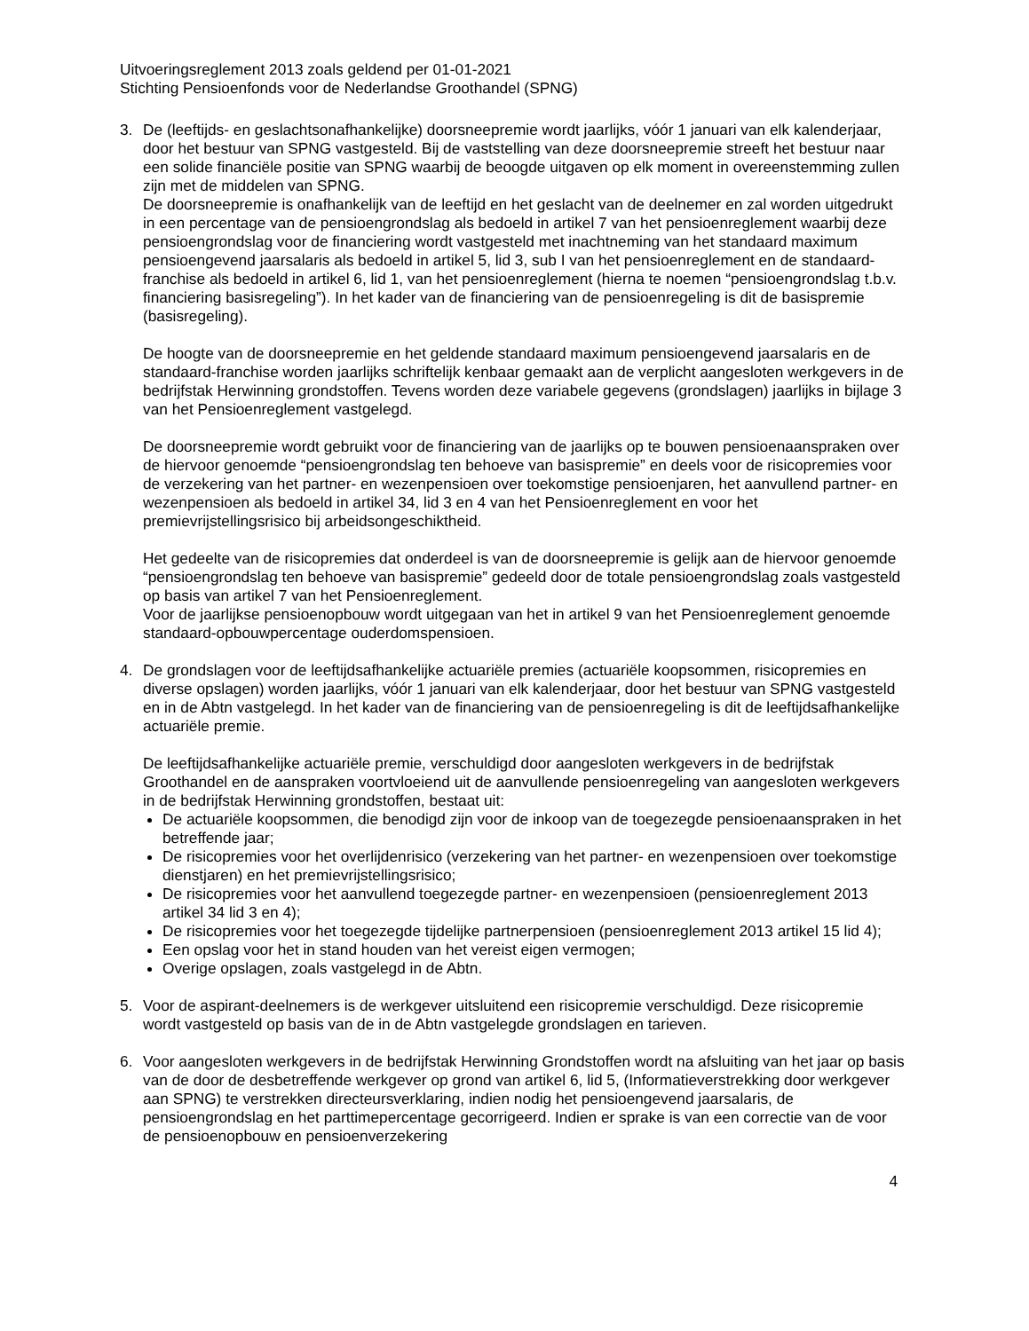Uitvoeringsreglement 2013 zoals geldend per 01-01-2021
Stichting Pensioenfonds voor de Nederlandse Groothandel (SPNG)
3. De (leeftijds- en geslachtsonafhankelijke) doorsneepremie wordt jaarlijks, vóór 1 januari van elk kalenderjaar, door het bestuur van SPNG vastgesteld. Bij de vaststelling van deze doorsneepremie streeft het bestuur naar een solide financiële positie van SPNG waarbij de beoogde uitgaven op elk moment in overeenstemming zullen zijn met de middelen van SPNG.
De doorsneepremie is onafhankelijk van de leeftijd en het geslacht van de deelnemer en zal worden uitgedrukt in een percentage van de pensioengrondslag als bedoeld in artikel 7 van het pensioenreglement waarbij deze pensioengrondslag voor de financiering wordt vastgesteld met inachtneming van het standaard maximum pensioengevend jaarsalaris als bedoeld in artikel 5, lid 3, sub I van het pensioenreglement en de standaard-franchise als bedoeld in artikel 6, lid 1, van het pensioenreglement (hierna te noemen “pensioengrondslag t.b.v. financiering basisregeling”). In het kader van de financiering van de pensioenregeling is dit de basispremie (basisregeling).
De hoogte van de doorsneepremie en het geldende standaard maximum pensioengevend jaarsalaris en de standaard-franchise worden jaarlijks schriftelijk kenbaar gemaakt aan de verplicht aangesloten werkgevers in de bedrijfstak Herwinning grondstoffen. Tevens worden deze variabele gegevens (grondslagen) jaarlijks in bijlage 3 van het Pensioenreglement vastgelegd.
De doorsneepremie wordt gebruikt voor de financiering van de jaarlijks op te bouwen pensioenaanspraken over de hiervoor genoemde “pensioengrondslag ten behoeve van basispremie” en deels voor de risicopremies voor de verzekering van het partner- en wezenpensioen over toekomstige pensioenjaren, het aanvullend partner- en wezenpensioen als bedoeld in artikel 34, lid 3 en 4 van het Pensioenreglement en voor het premievrijstellingsrisico bij arbeidsongeschiktheid.
Het gedeelte van de risicopremies dat onderdeel is van de doorsneepremie is gelijk aan de hiervoor genoemde “pensioengrondslag ten behoeve van basispremie” gedeeld door de totale pensioengrondslag zoals vastgesteld op basis van artikel 7 van het Pensioenreglement.
Voor de jaarlijkse pensioenopbouw wordt uitgegaan van het in artikel 9 van het Pensioenreglement genoemde standaard-opbouwpercentage ouderdomspensioen.
4. De grondslagen voor de leeftijdsafhankelijke actuariële premies (actuariële koopsommen, risicopremies en diverse opslagen) worden jaarlijks, vóór 1 januari van elk kalenderjaar, door het bestuur van SPNG vastgesteld en in de Abtn vastgelegd. In het kader van de financiering van de pensioenregeling is dit de leeftijdsafhankelijke actuariële premie.
De leeftijdsafhankelijke actuariële premie, verschuldigd door aangesloten werkgevers in de bedrijfstak Groothandel en de aanspraken voortvloeiend uit de aanvullende pensioenregeling van aangesloten werkgevers in de bedrijfstak Herwinning grondstoffen, bestaat uit:
De actuariële koopsommen, die benodigd zijn voor de inkoop van de toegezegde pensioenaanspraken in het betreffende jaar;
De risicopremies voor het overlijdenrisico (verzekering van het partner- en wezenpensioen over toekomstige dienstjaren) en het premievrijstellingsrisico;
De risicopremies voor het aanvullend toegezegde partner- en wezenpensioen (pensioenreglement 2013 artikel 34 lid 3 en 4);
De risicopremies voor het toegezegde tijdelijke partnerpensioen (pensioenreglement 2013 artikel 15 lid 4);
Een opslag voor het in stand houden van het vereist eigen vermogen;
Overige opslagen, zoals vastgelegd in de Abtn.
5. Voor de aspirant-deelnemers is de werkgever uitsluitend een risicopremie verschuldigd. Deze risicopremie wordt vastgesteld op basis van de in de Abtn vastgelegde grondslagen en tarieven.
6. Voor aangesloten werkgevers in de bedrijfstak Herwinning Grondstoffen wordt na afsluiting van het jaar op basis van de door de desbetreffende werkgever op grond van artikel 6, lid 5, (Informatieverstrekking door werkgever aan SPNG) te verstrekken directeursverklaring, indien nodig het pensioengevend jaarsalaris, de pensioengrondslag en het parttimepercentage gecorrigeerd. Indien er sprake is van een correctie van de voor de pensioenopbouw en pensioenverzekering
4